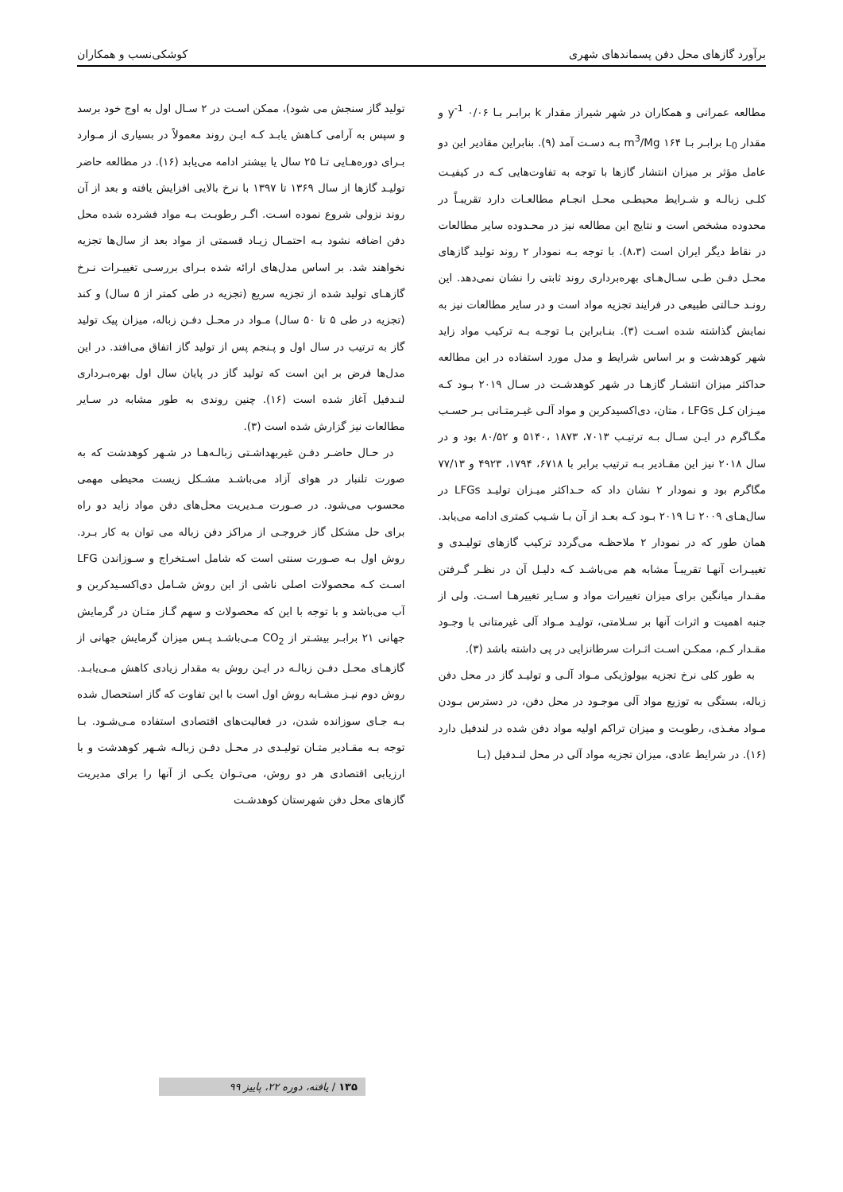برآورد گازهای محل دفن پسماندهای شهری کوشکی‌نسب و همکاران
مطالعه عمرانی و همکاران در شهر شیراز مقدار k برابـر بـا ۰/۰۶ y<sup>-1</sup> و مقدار L<sub>0</sub> برابـر بـا ۱۶۴ m<sup>3</sup>/Mg بـه دسـت آمد (۹). بنابراین مقادیر این دو عامل مؤثر بر میزان انتشار گازها با توجه به تفاوت‌هایی کـه در کیفیـت کلـی زبالـه و شـرایط محیطـی محـل انجـام مطالعـات دارد تقریبـاً در محدوده مشخص است و نتایج این مطالعه نیز در محـدوده سایر مطالعات در نقاط دیگر ایران است (۸،۳). با توجه بـه نمودار ۲ روند تولید گازهای محـل دفـن طـی سـال‌هـای بهره‌برداری روند ثابتی را نشان نمی‌دهد. این رونـد حـالتی طبیعی در فرایند تجزیه مواد است و در سایر مطالعات نیز به نمایش گذاشته شده اسـت (۳). بنـابراین بـا توجـه بـه ترکیب مواد زاید شهر کوهدشت و بر اساس شرایط و مدل مورد استفاده در این مطالعه حداکثر میزان انتشـار گازهـا در شهر کوهدشـت در سـال ۲۰۱۹ بـود کـه میـزان کـل LFGs ، متان، دی‌اکسیدکربن و مواد آلـی غیـرمتـانی بـر حسـب مگـاگرم در ایـن سـال بـه ترتیـب ۷۰۱۳، ۱۸۷۳ ،۵۱۴۰ و ۸۰/۵۲ بود و در سال ۲۰۱۸ نیز این مقـادیر بـه ترتیب برابر با ۶۷۱۸، ۱۷۹۴، ۴۹۲۳ و ۷۷/۱۳ مگاگرم بود و نمودار ۲ نشان داد که حـداکثر میـزان تولیـد LFGs در سال‌هـای ۲۰۰۹ تـا ۲۰۱۹ بـود کـه بعـد از آن بـا شـیب کمتری ادامه می‌یابد. همان طور که در نمودار ۲ ملاحظـه می‌گردد ترکیب گازهای تولیـدی و تغییـرات آنهـا تقریبـاً مشابه هم می‌باشـد کـه دلیـل آن در نظـر گـرفتن مقـدار میانگین برای میزان تغییرات مواد و سـایر تغییرهـا اسـت. ولی از جنبه اهمیت و اثرات آنها بر سـلامتی، تولیـد مـواد آلی غیرمتانی با وجـود مقـدار کـم، ممکـن اسـت اثـرات سرطانزایی در پی داشته باشد (۳).
به طور کلی نرخ تجزیه بیولوژیکی مـواد آلـی و تولیـد گاز در محل دفن زباله، بستگی به توزیع مواد آلی موجـود در محل دفن، در دسترس بـودن مـواد مغـذی، رطوبـت و میزان تراکم اولیه مواد دفن شده در لندفیل دارد (۱۶). در شرایط عادی، میزان تجزیه مواد آلی در محل لنـدفیل (بـا
تولید گاز سنجش می شود)، ممکن اسـت در ۲ سـال اول به اوج خود برسد و سپس به آرامی کـاهش یابـد کـه ایـن روند معمولاً در بسیاری از مـوارد بـرای دوره‌هـایی تـا ۲۵ سال یا بیشتر ادامه می‌یابد (۱۶). در مطالعه حاضر تولیـد گازها از سال ۱۳۶۹ تا ۱۳۹۷ با نرخ بالایی افزایش یافته و بعد از آن روند نزولی شروع نموده اسـت. اگـر رطوبـت بـه مواد فشرده شده محل دفن اضافه نشود بـه احتمـال زیـاد قسمتی از مواد بعد از سال‌ها تجزیه نخواهند شد. بر اساس مدل‌های ارائه شده بـرای بررسـی تغییـرات نـرخ گازهـای تولید شده از تجزیه سریع (تجزیه در طی کمتر از ۵ سال) و کند (تجزیه در طی ۵ تا ۵۰ سال) مـواد در محـل دفـن زباله، میزان پیک تولید گاز به ترتیب در سال اول و پـنجم پس از تولید گاز اتفاق می‌افتد. در این مدل‌ها فرض بر این است که تولید گاز در پایان سال اول بهره‌بـرداری لنـدفیل آغاز شده است (۱۶). چنین روندی به طور مشابه در سـایر مطالعات نیز گزارش شده است (۳).
در حـال حاضـر دفـن غیربهداشـتی زبالـه‌هـا در شـهر کوهدشت که به صورت تلنبار در هوای آزاد می‌باشـد مشـکل زیست محیطی مهمی محسوب می‌شود. در صـورت مـدیریت محل‌های دفن مواد زاید دو راه برای حل مشکل گاز خروجـی از مراکز دفن زباله می توان به کار بـرد. روش اول بـه صـورت سنتی است که شامل اسـتخراج و سـوزاندن LFG اسـت کـه محصولات اصلی ناشی از این روش شـامل دی‌اکسـیدکربن و آب می‌باشد و با توجه با این که محصولات و سهم گـاز متـان در گرمایش جهانی ۲۱ برابـر بیشـتر از CO<sub>2</sub> مـی‌باشـد پـس میزان گرمایش جهانی از گازهـای محـل دفـن زبالـه در ایـن روش به مقدار زیادی کاهش مـی‌یابـد. روش دوم نیـز مشـابه روش اول است با این تفاوت که گاز استحصال شده بـه جـای سوزانده شدن، در فعالیت‌های اقتصادی استفاده مـی‌شـود. بـا توجه بـه مقـادیر متـان تولیـدی در محـل دفـن زبالـه شـهر کوهدشت و با ارزیابی اقتصادی هر دو روش، می‌تـوان یکـی از آنها را برای مدیریت گازهای محل دفن شهرستان کوهدشـت
۱۳۵ / یافته، دوره ۲۲، پاییز ۹۹